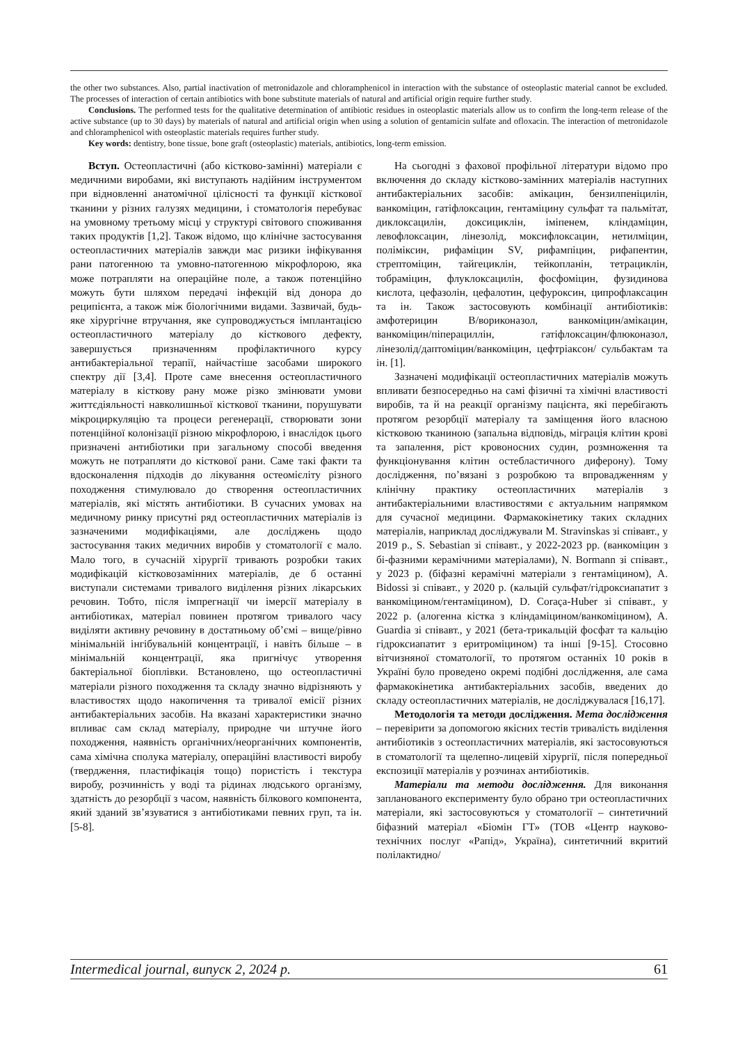the other two substances. Also, partial inactivation of metronidazole and chloramphenicol in interaction with the substance of osteoplastic material cannot be excluded. The processes of interaction of certain antibiotics with bone substitute materials of natural and artificial origin require further study.
Conclusions. The performed tests for the qualitative determination of antibiotic residues in osteoplastic materials allow us to confirm the long-term release of the active substance (up to 30 days) by materials of natural and artificial origin when using a solution of gentamicin sulfate and ofloxacin. The interaction of metronidazole and chloramphenicol with osteoplastic materials requires further study.
Key words: dentistry, bone tissue, bone graft (osteoplastic) materials, antibiotics, long-term emission.
Вступ. Остеопластичні (або кістково-замінні) матеріали є медичними виробами, які виступають надійним інструментом при відновленні анатомічної цілісності та функції кісткової тканини у різних галузях медицини, і стоматологія перебуває на умовному третьому місці у структурі світового споживання таких продуктів [1,2]. Також відомо, що клінічне застосування остеопластичних матеріалів завжди має ризики інфікування рани патогенною та умовно-патогенною мікрофлорою, яка може потрапляти на операційне поле, а також потенційно можуть бути шляхом передачі інфекцій від донора до реципієнта, а також між біологічними видами. Зазвичай, будь-яке хірургічне втручання, яке супроводжується імплантацією остеопластичного матеріалу до кісткового дефекту, завершується призначенням профілактичного курсу антибактеріальної терапії, найчастіше засобами широкого спектру дії [3,4]. Проте саме внесення остеопластичного матеріалу в кісткову рану може різко змінювати умови життєдіяльності навколишньої кісткової тканини, порушувати мікроциркуляцію та процеси регенерації, створювати зони потенційної колонізації різною мікрофлорою, і внаслідок цього призначені антибіотики при загальному способі введення можуть не потрапляти до кісткової рани. Саме такі факти та вдосконалення підходів до лікування остеомієліту різного походження стимулювало до створення остеопластичних матеріалів, які містять антибіотики. В сучасних умовах на медичному ринку присутні ряд остеопластичних матеріалів із зазначеними модифікаціями, але досліджень щодо застосування таких медичних виробів у стоматології є мало. Мало того, в сучасній хірургії тривають розробки таких модифікацій кістковозамінних матеріалів, де б останні виступали системами тривалого виділення різних лікарських речовин. Тобто, після імпрегнації чи імерсії матеріалу в антибіотиках, матеріал повинен протягом тривалого часу виділяти активну речовину в достатньому об’ємі – вище/рівно мінімальній інгібувальній концентрації, і навіть більше – в мінімальній концентрації, яка пригнічує утворення бактеріальної біоплівки. Встановлено, що остеопластичні матеріали різного походження та складу значно відрізняють у властивостях щодо накопичення та тривалої емісії різних антибактеріальних засобів. На вказані характеристики значно впливає сам склад матеріалу, природне чи штучне його походження, наявність органічних/неорганічних компонентів, сама хімічна сполука матеріалу, операційні властивості виробу (твердження, пластифікація тощо) пористість і текстура виробу, розчинність у воді та рідинах людського організму, здатність до резорбції з часом, наявність білкового компонента, який зданий зв’язуватися з антибіотиками певних груп, та ін. [5-8].
На сьогодні з фахової профільної літератури відомо про включення до складу кістково-замінних матеріалів наступних антибактеріальних засобів: амікацин, бензилпеніцилін, ванкоміцин, гатіфлоксацин, гентаміцину сульфат та пальмітат, диклоксацилін, доксициклін, іміпенем, кліндаміцин, левофлоксацин, лінезолід, моксифлоксацин, нетилміцин, поліміксин, рифаміцин SV, рифампіцин, рифапентин, стрептоміцин, тайгециклін, тейкопланін, тетрациклін, тобраміцин, флуклоксацилін, фосфоміцин, фузидинова кислота, цефазолін, цефалотин, цефуроксин, ципрофлаксацин та ін. Також застосовують комбінації антибіотиків: амфотерицин В/вориконазол, ванкоміцин/амікацин, ванкоміцин/піперациллін, гатіфлоксацин/флюконазол, лінезолід/даптоміцин/ванкоміцин, цефтріаксон/ сульбактам та ін. [1].
Зазначені модифікації остеопластичних матеріалів можуть впливати безпосередньо на самі фізичні та хімічні властивості виробів, та й на реакції організму пацієнта, які перебігають протягом резорбції матеріалу та заміщення його власною кістковою тканиною (запальна відповідь, міграція клітин крові та запалення, ріст кровоносних судин, розмноження та функціонування клітин остебластичного диферону). Тому дослідження, по’вязані з розробкою та впровадженням у клінічну практику остеопластичних матеріалів з антибактеріальними властивостями є актуальним напрямком для сучасної медицини. Фармакокінетику таких складних матеріалів, наприклад досліджували M. Stravinskas зі співавт., у 2019 р., S. Sebastian зі співавт., у 2022-2023 рр. (ванкоміцин з бі-фазними керамічними матеріалами), N. Bormann зі співавт., у 2023 р. (біфазні керамічні матеріали з гентаміцином), A. Bidossi зі співавт., у 2020 р. (кальцій сульфат/гідроксиапатит з ванкоміцином/гентаміцином), D. Coraça-Huber зі співавт., у 2022 р. (алогенна кістка з кліндаміцином/ванкоміцином), A. Guardia зі співавт., у 2021 (бета-трикальцій фосфат та кальцію гідроксиапатит з еритроміцином) та інші [9-15]. Стосовно вітчизняної стоматології, то протягом останніх 10 років в Україні було проведено окремі подібні дослідження, але сама фармакокінетика антибактеріальних засобів, введених до складу остеопластичних матеріалів, не досліджувалася [16,17].
Методологія та методи дослідження. Мета дослідження – перевірити за допомогою якісних тестів тривалість виділення антибіотиків з остеопластичних матеріалів, які застосовуються в стоматології та щелепно-лицевій хірургії, після попередньої експозиції матеріалів у розчинах антибіотиків.
Матеріали та методи дослідження. Для виконання запланованого експерименту було обрано три остеопластичних матеріали, які застосовуються у стоматології – синтетичний біфазний матеріал «Біомін ГТ» (ТОВ «Центр науково-технічних послуг «Рапід», Україна), синтетичний вкритий полілактидно/
Intermedical journal, випуск 2, 2024 р. 61